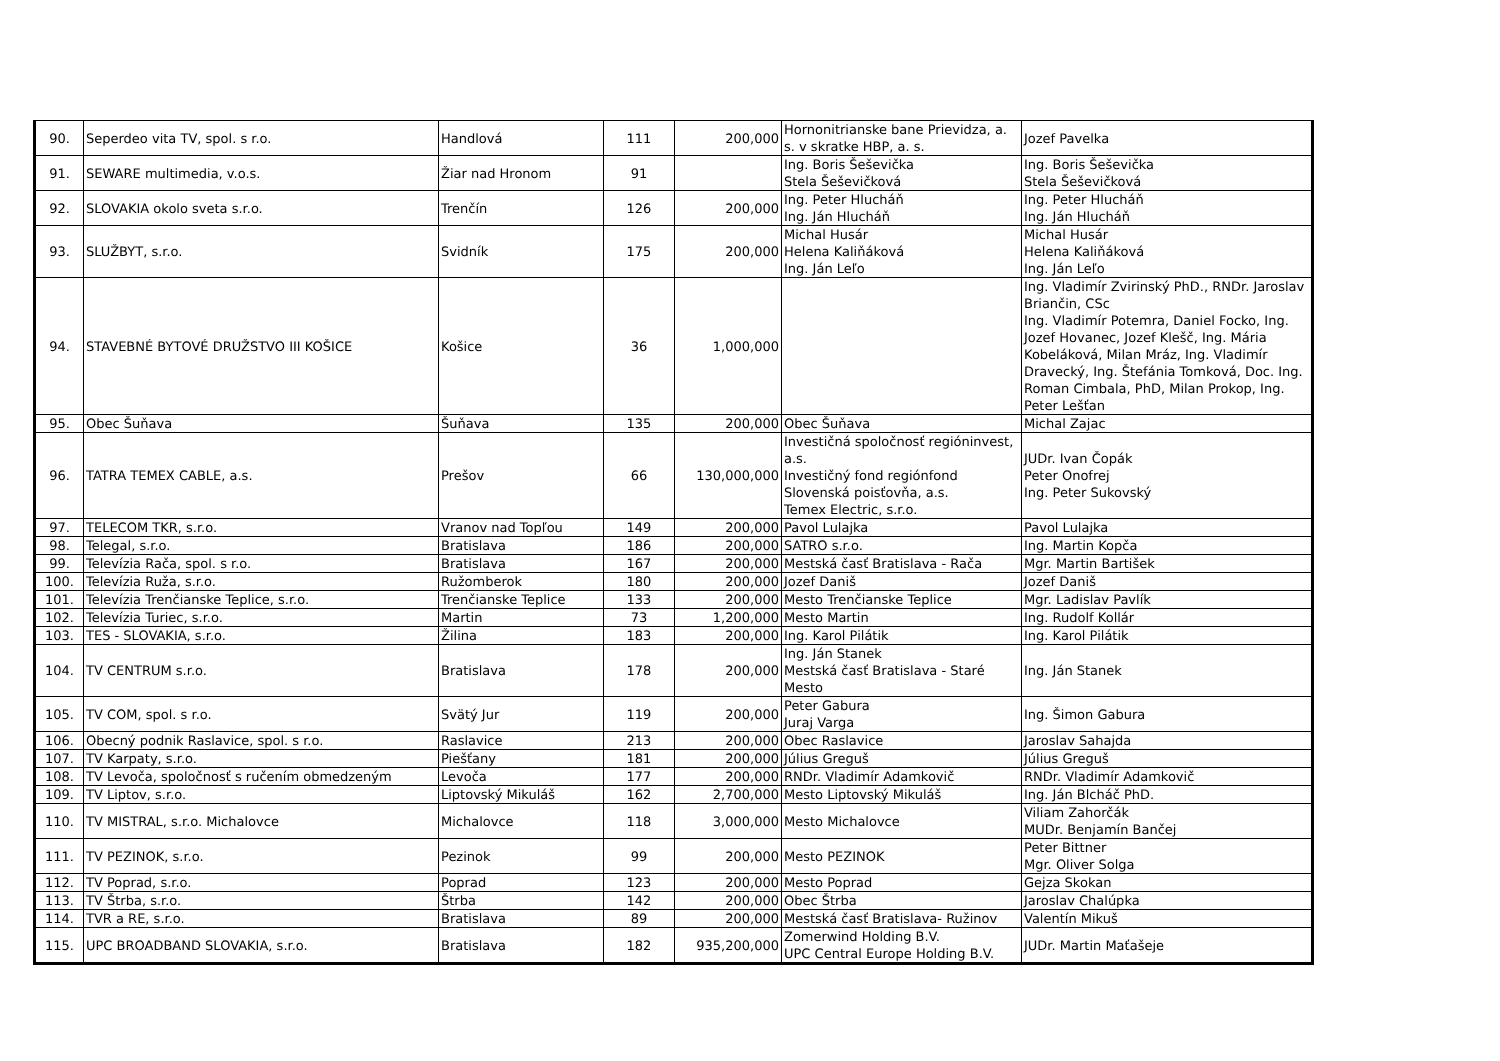| 90. | Seperdeo vita TV, spol. s r.o. | Handlová | 111 | 200,000 | Hornonitrianske bane Prievidza, a. s. v skratke HBP, a. s. | Jozef Pavelka |
| 91. | SEWARE multimedia, v.o.s. | Žiar nad Hronom | 91 | | Ing. Boris Šeševička Stela Šeševičková | Ing. Boris Šeševička Stela Šeševičková |
| 92. | SLOVAKIA okolo sveta s.r.o. | Trenčín | 126 | 200,000 | Ing. Peter Hlucháň Ing. Ján Hlucháň | Ing. Peter Hlucháň Ing. Ján Hlucháň |
| 93. | SLUŽBYT, s.r.o. | Svidník | 175 | 200,000 | Michal Husár Helena Kaliňáková Ing. Ján Leľo | Michal Husár Helena Kaliňáková Ing. Ján Leľo |
| 94. | STAVEBNÉ BYTOVÉ DRUŽSTVO III KOŠICE | Košice | 36 | 1,000,000 | | Ing. Vladimír Zvirinský PhD., RNDr. Jaroslav Briančin, CSc Ing. Vladimír Potemra, Daniel Focko, Ing. Jozef Hovanec, Jozef Klešč, Ing. Mária Kobeláková, Milan Mráz, Ing. Vladimír Dravecký, Ing. Štefánia Tomková, Doc. Ing. Roman Cimbala, PhD, Milan Prokop, Ing. Peter Lešťan |
| 95. | Obec Šuňava | Šuňava | 135 | 200,000 | Obec Šuňava | Michal Zajac |
| 96. | TATRA TEMEX CABLE, a.s. | Prešov | 66 | 130,000,000 | Investičná spoločnosť regióninvest, a.s. Investičný fond regiónfond Slovenská poisťovňa, a.s. Temex Electric, s.r.o. | JUDr. Ivan Čopák Peter Onofrej Ing. Peter Sukovský |
| 97. | TELECOM TKR, s.r.o. | Vranov nad Topľou | 149 | 200,000 | Pavol Lulajka | Pavol Lulajka |
| 98. | Telegal, s.r.o. | Bratislava | 186 | 200,000 | SATRO s.r.o. | Ing. Martin Kopča |
| 99. | Televízia Rača, spol. s r.o. | Bratislava | 167 | 200,000 | Mestská časť Bratislava - Rača | Mgr. Martin Bartišek |
| 100. | Televízia Ruža, s.r.o. | Ružomberok | 180 | 200,000 | Jozef Daniš | Jozef Daniš |
| 101. | Televízia Trenčianske Teplice, s.r.o. | Trenčianske Teplice | 133 | 200,000 | Mesto Trenčianske Teplice | Mgr. Ladislav Pavlík |
| 102. | Televízia Turiec, s.r.o. | Martin | 73 | 1,200,000 | Mesto Martin | Ing. Rudolf Kollár |
| 103. | TES - SLOVAKIA, s.r.o. | Žilina | 183 | 200,000 | Ing. Karol Pilátik | Ing. Karol Pilátik |
| 104. | TV CENTRUM s.r.o. | Bratislava | 178 | 200,000 | Ing. Ján Stanek Mestská časť Bratislava - Staré Mesto | Ing. Ján Stanek |
| 105. | TV COM, spol. s r.o. | Svätý Jur | 119 | 200,000 | Peter Gabura Juraj Varga | Ing. Šimon Gabura |
| 106. | Obecný podnik Raslavice, spol. s r.o. | Raslavice | 213 | 200,000 | Obec Raslavice | Jaroslav Sahajda |
| 107. | TV Karpaty, s.r.o. | Piešťany | 181 | 200,000 | Július Greguš | Július Greguš |
| 108. | TV Levoča, spoločnosť s ručením obmedzeným | Levoča | 177 | 200,000 | RNDr. Vladimír Adamkovič | RNDr. Vladimír Adamkovič |
| 109. | TV Liptov, s.r.o. | Liptovský Mikuláš | 162 | 2,700,000 | Mesto Liptovský Mikuláš | Ing. Ján Blcháč PhD. |
| 110. | TV MISTRAL, s.r.o. Michalovce | Michalovce | 118 | 3,000,000 | Mesto Michalovce | Viliam Zahorčák MUDr. Benjamín Bančej |
| 111. | TV PEZINOK, s.r.o. | Pezinok | 99 | 200,000 | Mesto PEZINOK | Peter Bittner Mgr. Oliver Solga |
| 112. | TV Poprad, s.r.o. | Poprad | 123 | 200,000 | Mesto Poprad | Gejza Skokan |
| 113. | TV Štrba, s.r.o. | Štrba | 142 | 200,000 | Obec Štrba | Jaroslav Chalúpka |
| 114. | TVR a RE, s.r.o. | Bratislava | 89 | 200,000 | Mestská časť Bratislava- Ružinov | Valentín Mikuš |
| 115. | UPC BROADBAND SLOVAKIA, s.r.o. | Bratislava | 182 | 935,200,000 | Zomerwind Holding B.V. UPC Central Europe Holding B.V. | JUDr. Martin Maťašeje |